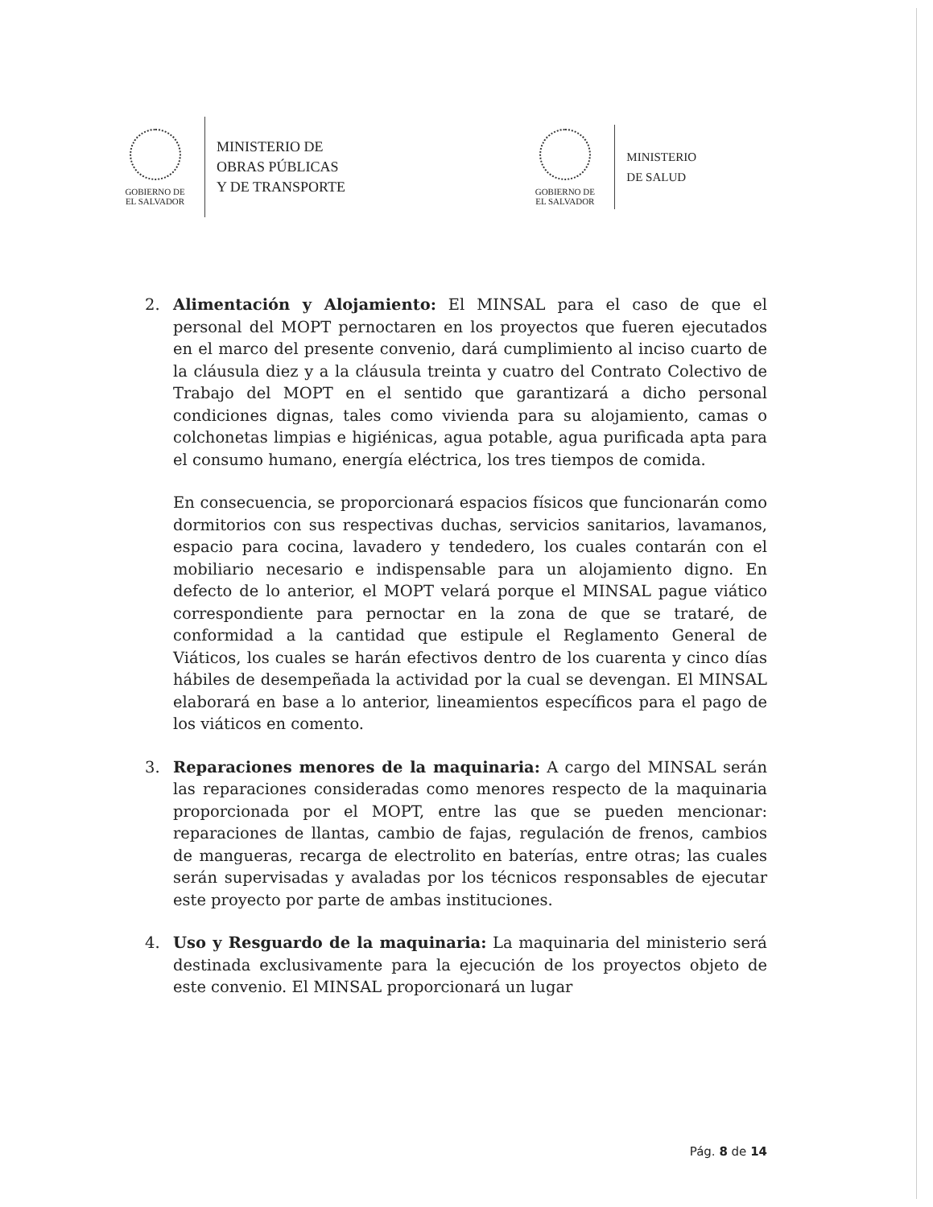GOBIERNO DE
EL SALVADOR
MINISTERIO DE
OBRAS PÚBLICAS
Y DE TRANSPORTE
GOBIERNO DE
EL SALVADOR
MINISTERIO
DE SALUD
2. Alimentación y Alojamiento: El MINSAL para el caso de que el personal del MOPT pernoctaren en los proyectos que fueren ejecutados en el marco del presente convenio, dará cumplimiento al inciso cuarto de la cláusula diez y a la cláusula treinta y cuatro del Contrato Colectivo de Trabajo del MOPT en el sentido que garantizará a dicho personal condiciones dignas, tales como vivienda para su alojamiento, camas o colchonetas limpias e higiénicas, agua potable, agua purificada apta para el consumo humano, energía eléctrica, los tres tiempos de comida.
En consecuencia, se proporcionará espacios físicos que funcionarán como dormitorios con sus respectivas duchas, servicios sanitarios, lavamanos, espacio para cocina, lavadero y tendedero, los cuales contarán con el mobiliario necesario e indispensable para un alojamiento digno. En defecto de lo anterior, el MOPT velará porque el MINSAL pague viático correspondiente para pernoctar en la zona de que se trataré, de conformidad a la cantidad que estipule el Reglamento General de Viáticos, los cuales se harán efectivos dentro de los cuarenta y cinco días hábiles de desempeñada la actividad por la cual se devengan. El MINSAL elaborará en base a lo anterior, lineamientos específicos para el pago de los viáticos en comento.
3. Reparaciones menores de la maquinaria: A cargo del MINSAL serán las reparaciones consideradas como menores respecto de la maquinaria proporcionada por el MOPT, entre las que se pueden mencionar: reparaciones de llantas, cambio de fajas, regulación de frenos, cambios de mangueras, recarga de electrolito en baterías, entre otras; las cuales serán supervisadas y avaladas por los técnicos responsables de ejecutar este proyecto por parte de ambas instituciones.
4. Uso y Resguardo de la maquinaria: La maquinaria del ministerio será destinada exclusivamente para la ejecución de los proyectos objeto de este convenio. El MINSAL proporcionará un lugar
Pág. 8 de 14